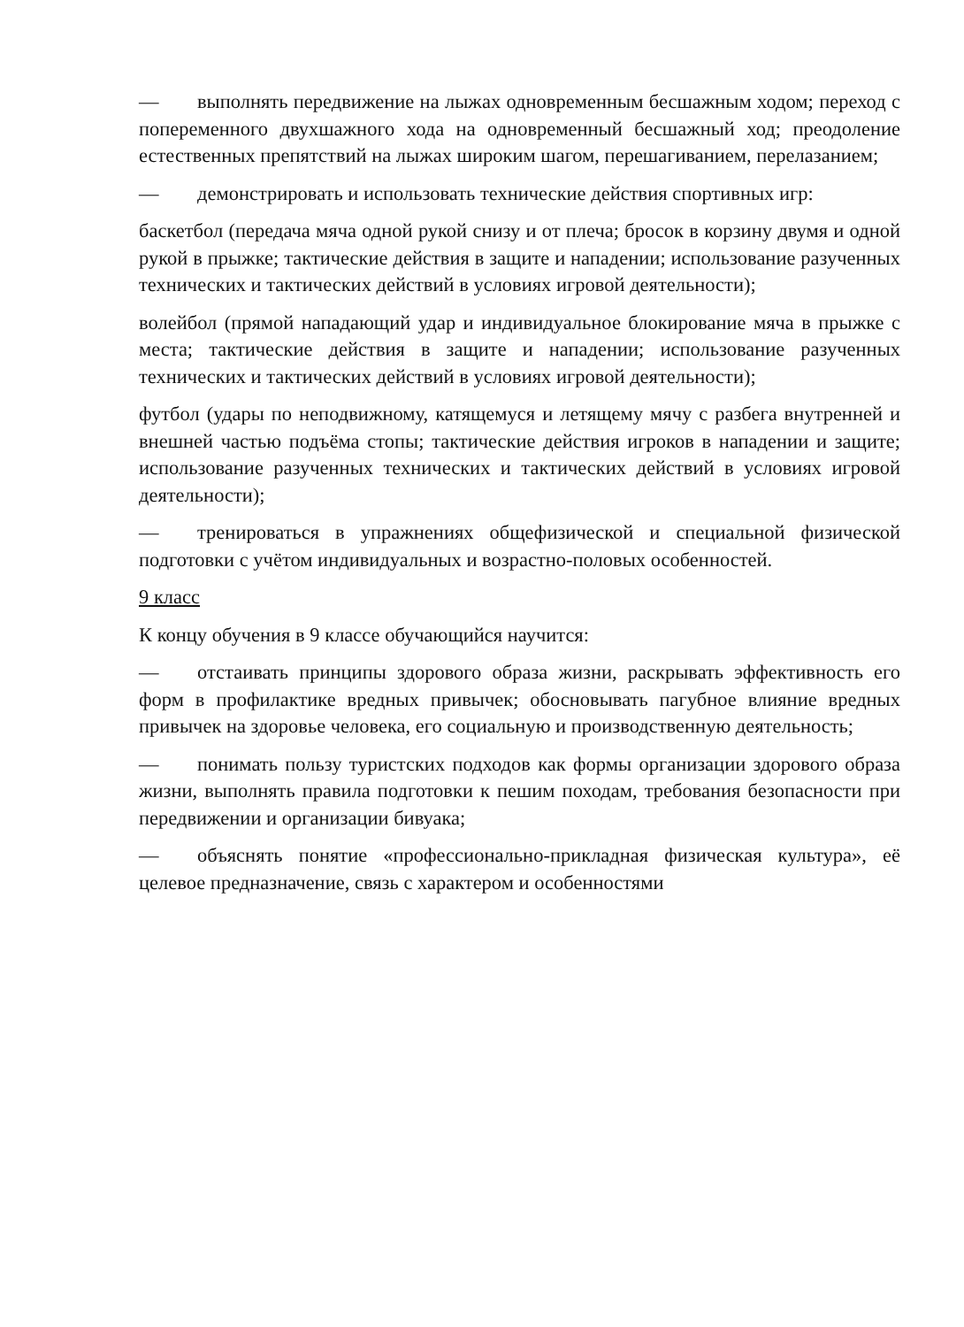— выполнять передвижение на лыжах одновременным бесшажным ходом; переход с попеременного двухшажного хода на одновременный бесшажный ход; преодоление естественных препятствий на лыжах широким шагом, перешагиванием, перелазанием;
— демонстрировать и использовать технические действия спортивных игр:
баскетбол (передача мяча одной рукой снизу и от плеча; бросок в корзину двумя и одной рукой в прыжке; тактические действия в защите и нападении; использование разученных технических и тактических действий в условиях игровой деятельности);
волейбол (прямой нападающий удар и индивидуальное блокирование мяча в прыжке с места; тактические действия в защите и нападении; использование разученных технических и тактических действий в условиях игровой деятельности);
футбол (удары по неподвижному, катящемуся и летящему мячу с разбега внутренней и внешней частью подъёма стопы; тактические действия игроков в нападении и защите; использование разученных технических и тактических действий в условиях игровой деятельности);
— тренироваться в упражнениях общефизической и специальной физической подготовки с учётом индивидуальных и возрастно-половых особенностей.
9 класс
К концу обучения в 9 классе обучающийся научится:
— отстаивать принципы здорового образа жизни, раскрывать эффективность его форм в профилактике вредных привычек; обосновывать пагубное влияние вредных привычек на здоровье человека, его социальную и производственную деятельность;
— понимать пользу туристских подходов как формы организации здорового образа жизни, выполнять правила подготовки к пешим походам, требования безопасности при передвижении и организации бивуака;
— объяснять понятие «профессионально-прикладная физическая культура», её целевое предназначение, связь с характером и особенностями